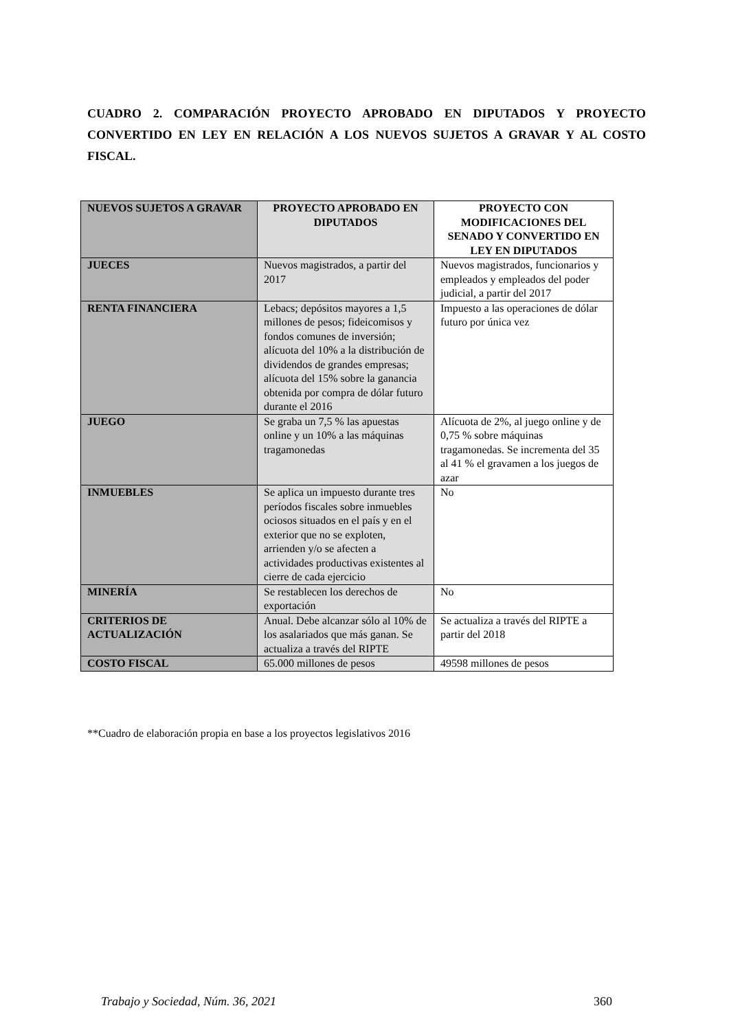CUADRO 2. COMPARACIÓN PROYECTO APROBADO EN DIPUTADOS Y PROYECTO CONVERTIDO EN LEY EN RELACIÓN A LOS NUEVOS SUJETOS A GRAVAR Y AL COSTO FISCAL.
| NUEVOS SUJETOS A GRAVAR | PROYECTO APROBADO EN DIPUTADOS | PROYECTO CON MODIFICACIONES DEL SENADO Y CONVERTIDO EN LEY EN DIPUTADOS |
| --- | --- | --- |
| JUECES | Nuevos magistrados, a partir del 2017 | Nuevos magistrados, funcionarios y empleados y empleados del poder judicial, a partir del 2017 |
| RENTA FINANCIERA | Lebacs; depósitos mayores a 1,5 millones de pesos; fideicomisos y fondos comunes de inversión; alícuota del 10% a la distribución de dividendos de grandes empresas; alícuota del 15% sobre la ganancia obtenida por compra de dólar futuro durante el 2016 | Impuesto a las operaciones de dólar futuro por única vez |
| JUEGO | Se graba un 7,5 % las apuestas online y un 10% a las máquinas tragamonedas | Alícuota de 2%, al juego online y de 0,75 % sobre máquinas tragamonedas. Se incrementa del 35 al 41 % el gravamen a los juegos de azar |
| INMUEBLES | Se aplica un impuesto durante tres períodos fiscales sobre inmuebles ociosos situados en el país y en el exterior que no se exploten, arrienden y/o se afecten a actividades productivas existentes al cierre de cada ejercicio | No |
| MINERÍA | Se restablecen los derechos de exportación | No |
| CRITERIOS DE ACTUALIZACIÓN | Anual. Debe alcanzar sólo al 10% de los asalariados que más ganan. Se actualiza a través del RIPTE | Se actualiza a través del RIPTE a partir del 2018 |
| COSTO FISCAL | 65.000 millones de pesos | 49598 millones de pesos |
**Cuadro de elaboración propia en base a los proyectos legislativos 2016
Trabajo y Sociedad, Núm. 36, 2021 360